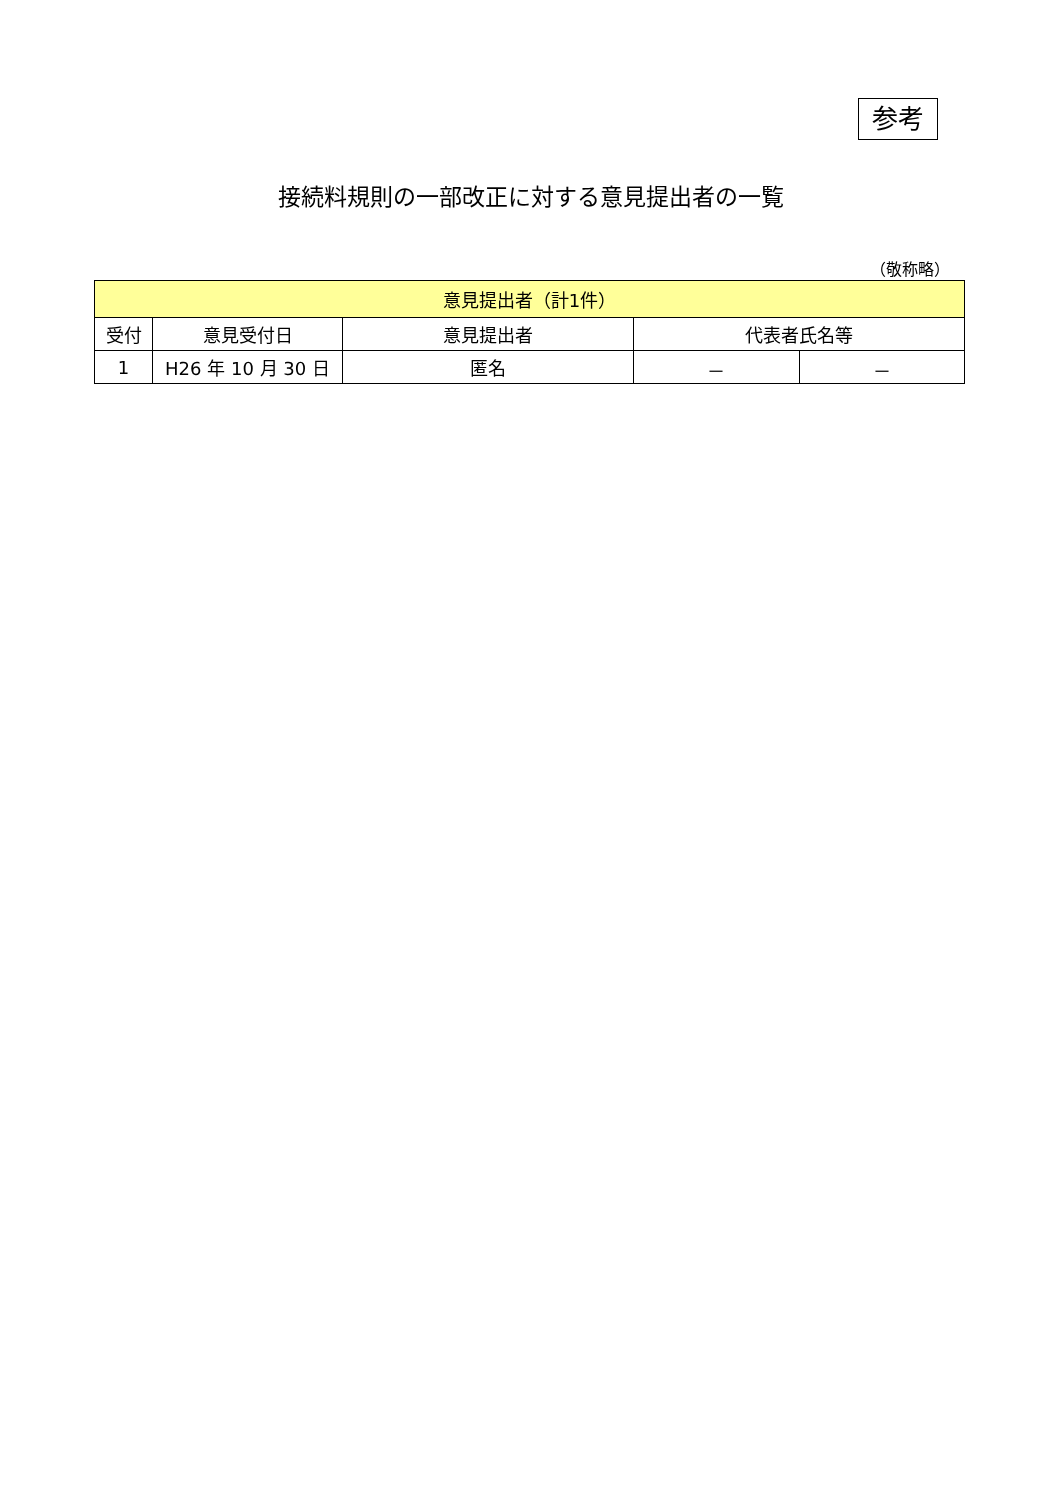参考
接続料規則の一部改正に対する意見提出者の一覧
（敬称略）
| 意見提出者（計1件） | | | | |
| --- | --- | --- | --- | --- |
| 受付 | 意見受付日 | 意見提出者 | 代表者氏名等 | |
| 1 | H26 年 10 月 30 日 | 匿名 | － | － |